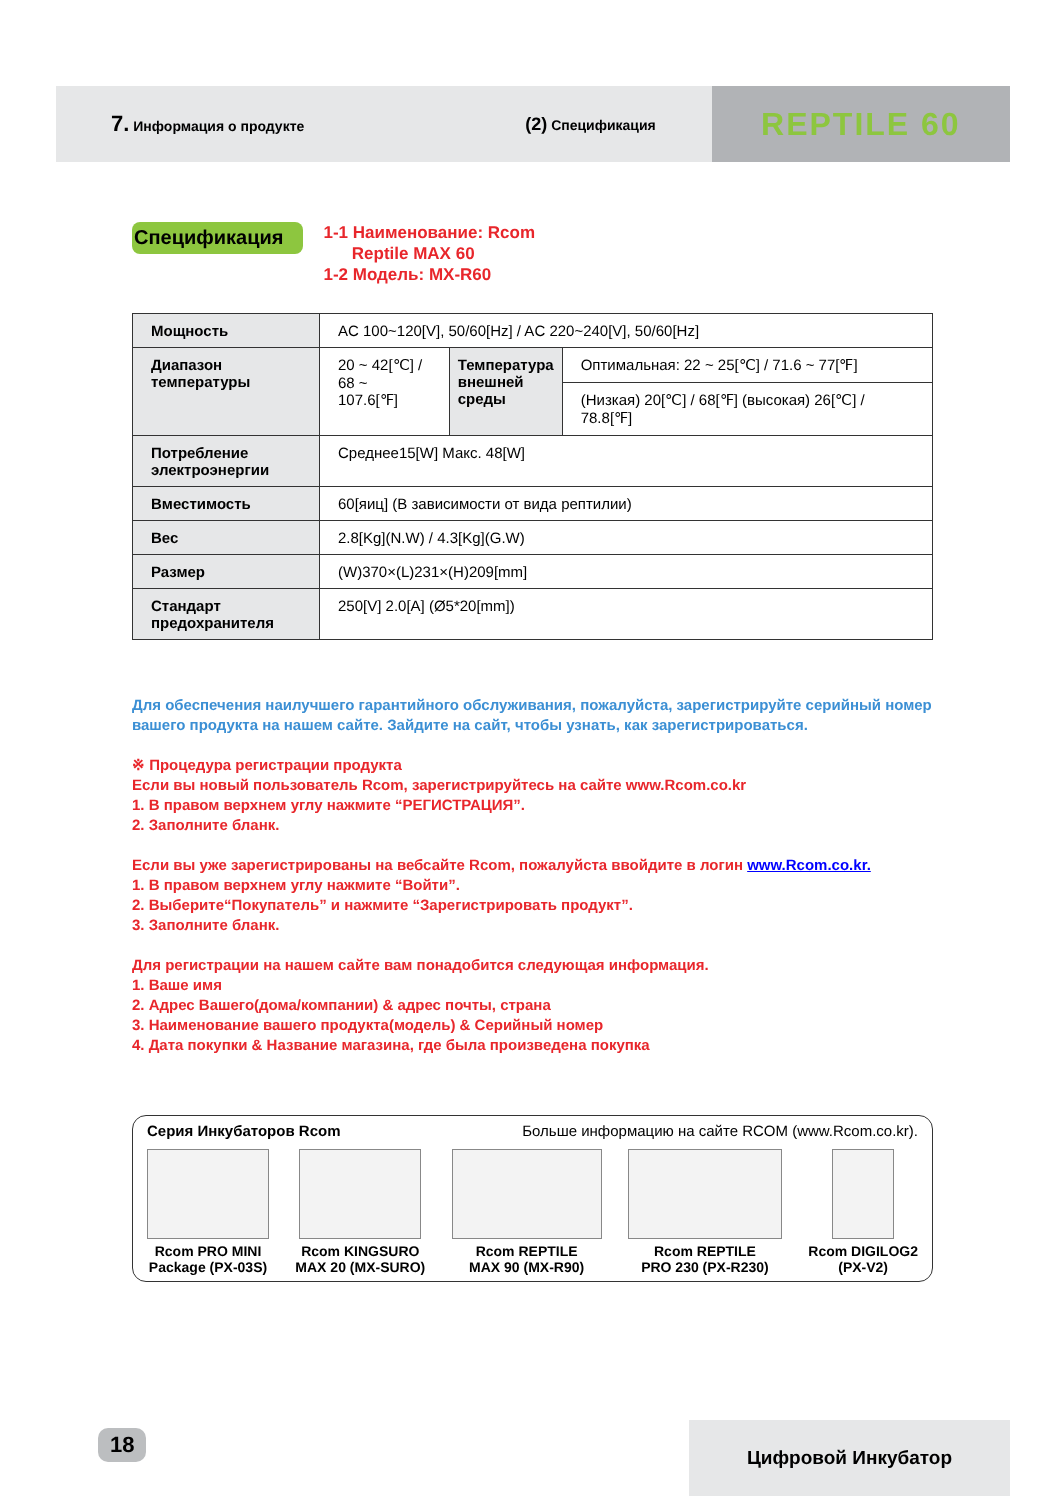7. Информация о продукте
(2) Спецификация
REPTILE 60
Спецификация
1-1 Наименование: Rcom
Reptile MAX 60
1-2 Модель: MX-R60
| Мощность | AC 100~120[V], 50/60[Hz] / AC 220~240[V], 50/60[Hz] | | |
| Диапазон температуры | 20 ~ 42[℃] / 68 ~ 107.6[℉] | Температура внешней среды | Оптимальная: 22 ~ 25[℃] / 71.6 ~ 77[℉] |
| | | | (Низкая) 20[℃] / 68[℉] (высокая) 26[℃] / 78.8[℉] |
| Потребление электроэнергии | Среднее15[W] Макс. 48[W] | | |
| Вместимость | 60[яиц] (В зависимости от вида рептилии) | | |
| Вес | 2.8[Kg](N.W) / 4.3[Kg](G.W) | | |
| Размер | (W)370×(L)231×(H)209[mm] | | |
| Стандарт предохранителя | 250[V] 2.0[A] (Ø5*20[mm]) | | |
Для обеспечения наилучшего гарантийного обслуживания, пожалуйста, зарегистрируйте серийный номер вашего продукта на нашем сайте. Зайдите на сайт, чтобы узнать, как зарегистрироваться.
※ Процедура регистрации продукта
Если вы новый пользователь Rcom, зарегистрируйтесь на сайте www.Rcom.co.kr
1. В правом верхнем углу нажмите “РЕГИСТРАЦИЯ”.
2. Заполните бланк.
Если вы уже зарегистрированы на вебсайте Rcom, пожалуйста ввойдите в логин www.Rcom.co.kr.
1. В правом верхнем углу нажмите “Войти”.
2. Выберите“Покупатель” и нажмите “Зарегистрировать продукт”.
3. Заполните бланк.
Для регистрации на нашем сайте вам понадобится следующая информация.
1. Ваше имя
2. Адрес Вашего(дома/компании) & адрес почты, страна
3. Наименование вашего продукта(модель) & Серийный номер
4. Дата покупки & Название магазина, где была произведена покупка
Серия Инкубаторов Rcom Больше информацию на сайте RCOM (www.Rcom.co.kr).
Rcom PRO MINI
Package (PX-03S)
Rcom KINGSURO
MAX 20 (MX-SURO)
Rcom REPTILE
MAX 90 (MX-R90)
Rcom REPTILE
PRO 230 (PX-R230)
Rcom DIGILOG2
(PX-V2)
18 Цифровой Инкубатор